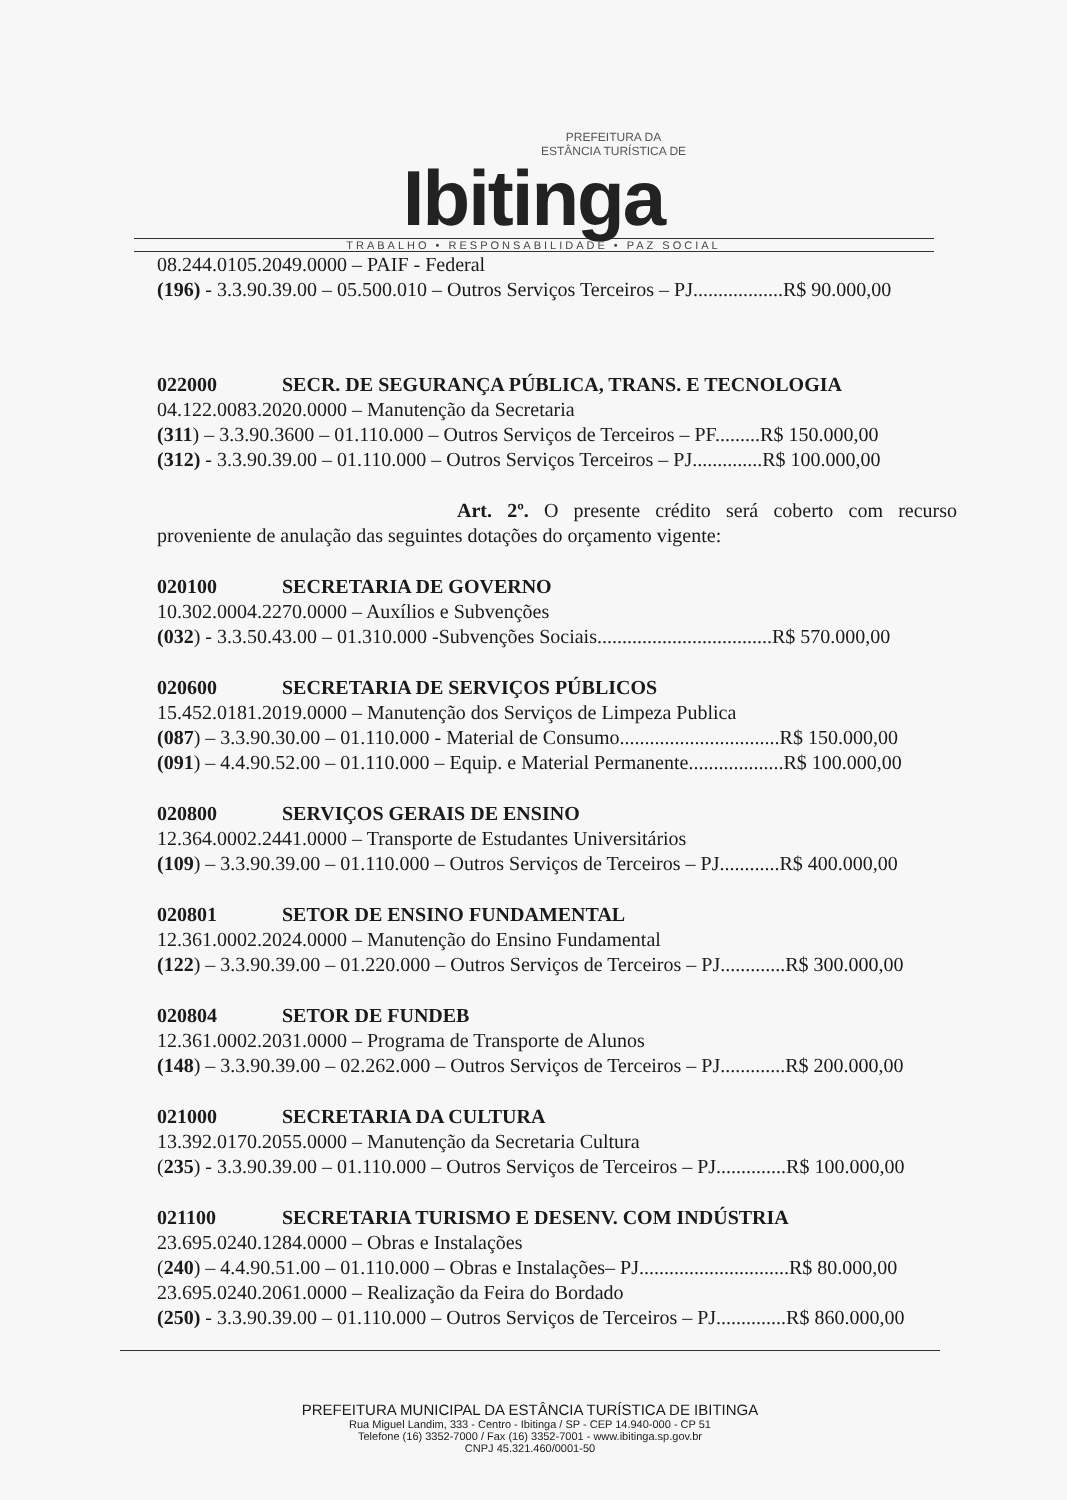PREFEITURA DA
ESTÂNCIA TURÍSTICA DE
Ibitinga
TRABALHO • RESPONSABILIDADE • PAZ SOCIAL
08.244.0105.2049.0000 – PAIF - Federal
(196) - 3.3.90.39.00 – 05.500.010 – Outros Serviços Terceiros – PJ..................R$ 90.000,00
022000 SECR. DE SEGURANÇA PÚBLICA, TRANS. E TECNOLOGIA
04.122.0083.2020.0000 – Manutenção da Secretaria
(311) – 3.3.90.3600 – 01.110.000 – Outros Serviços de Terceiros – PF.........R$ 150.000,00
(312) - 3.3.90.39.00 – 01.110.000 – Outros Serviços Terceiros – PJ..............R$ 100.000,00
Art. 2º. O presente crédito será coberto com recurso proveniente de anulação das seguintes dotações do orçamento vigente:
020100 SECRETARIA DE GOVERNO
10.302.0004.2270.0000 – Auxílios e Subvenções
(032) - 3.3.50.43.00 – 01.310.000 -Subvenções Sociais...................................R$ 570.000,00
020600 SECRETARIA DE SERVIÇOS PÚBLICOS
15.452.0181.2019.0000 – Manutenção dos Serviços de Limpeza Publica
(087) – 3.3.90.30.00 – 01.110.000 - Material de Consumo................................R$ 150.000,00
(091) – 4.4.90.52.00 – 01.110.000 – Equip. e Material Permanente...................R$ 100.000,00
020800 SERVIÇOS GERAIS DE ENSINO
12.364.0002.2441.0000 – Transporte de Estudantes Universitários
(109) – 3.3.90.39.00 – 01.110.000 – Outros Serviços de Terceiros – PJ............R$ 400.000,00
020801 SETOR DE ENSINO FUNDAMENTAL
12.361.0002.2024.0000 – Manutenção do Ensino Fundamental
(122) – 3.3.90.39.00 – 01.220.000 – Outros Serviços de Terceiros – PJ.............R$ 300.000,00
020804 SETOR DE FUNDEB
12.361.0002.2031.0000 – Programa de Transporte de Alunos
(148) – 3.3.90.39.00 – 02.262.000 – Outros Serviços de Terceiros – PJ.............R$ 200.000,00
021000 SECRETARIA DA CULTURA
13.392.0170.2055.0000 – Manutenção da Secretaria Cultura
(235) - 3.3.90.39.00 – 01.110.000 – Outros Serviços de Terceiros – PJ..............R$ 100.000,00
021100 SECRETARIA TURISMO E DESENV. COM INDÚSTRIA
23.695.0240.1284.0000 – Obras e Instalações
(240) – 4.4.90.51.00 – 01.110.000 – Obras e Instalações– PJ..............................R$ 80.000,00
23.695.0240.2061.0000 – Realização da Feira do Bordado
(250) - 3.3.90.39.00 – 01.110.000 – Outros Serviços de Terceiros – PJ..............R$ 860.000,00
PREFEITURA MUNICIPAL DA ESTÂNCIA TURÍSTICA DE IBITINGA
Rua Miguel Landim, 333 - Centro - Ibitinga / SP - CEP 14.940-000 - CP 51
Telefone (16) 3352-7000 / Fax (16) 3352-7001 - www.ibitinga.sp.gov.br
CNPJ 45.321.460/0001-50